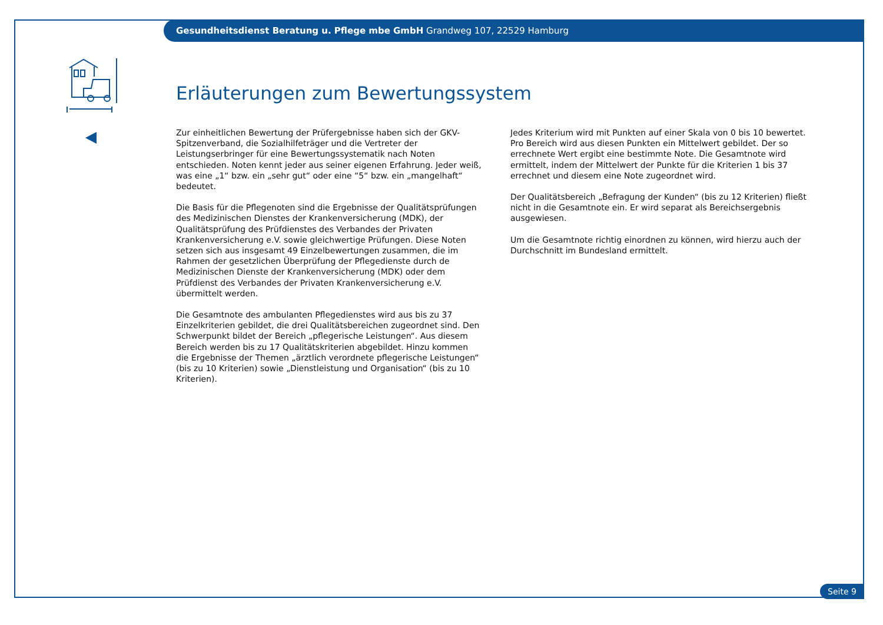Gesundheitsdienst Beratung u. Pflege mbe GmbH Grandweg 107, 22529 Hamburg
Erläuterungen zum Bewertungssystem
Zur einheitlichen Bewertung der Prüfergebnisse haben sich der GKV-Spitzen­verband, die Sozialhilfeträger und die Vertreter der Leistungserbringer für eine Bewertungssystematik nach Noten entschieden. Noten kennt jeder aus seiner eigenen Erfahrung. Jeder weiß, was eine „1“ bzw. ein „sehr gut“ oder eine “5“ bzw. ein „mangelhaft“ bedeutet.
Die Basis für die Pflegenoten sind die Ergebnisse der Qualitätsprüfungen des Medizinischen Dienstes der Krankenversicherung (MDK), der Qualitäts­prüfung des Prüfdienstes des Verbandes der Privaten Krankenversicherung e.V. sowie gleichwertige Prüfungen. Diese Noten setzen sich aus insgesamt 49 Einzelbewertungen zusammen, die im Rahmen der gesetzlichen Überprü­fung der Pflegedienste durch de Medizinischen Dienste der Krankenversiche­rung (MDK) oder dem Prüfdienst des Verbandes der Privaten Krankenver­sicherung e.V. übermittelt werden.
Die Gesamtnote des ambulanten Pflegedienstes wird aus bis zu 37 Einzel­kriterien gebildet, die drei Qualitätsbereichen zugeordnet sind. Den Schwer­punkt bildet der Bereich „pflegerische Leistungen“. Aus diesem Bereich werden bis zu 17 Qualitätskriterien abgebildet. Hinzu kommen die Ergeb­nisse der Themen „ärztlich verordnete pflegerische Leistungen“ (bis zu 10 Kriterien) sowie „Dienstleistung und Organisation“ (bis zu 10 Kriterien).
Jedes Kriterium wird mit Punkten auf einer Skala von 0 bis 10 bewertet. Pro Bereich wird aus diesen Punkten ein Mittelwert gebildet. Der so errechnete Wert ergibt eine bestimmte Note. Die Gesamtnote wird ermittelt, indem der Mittelwert der Punkte für die Kriterien 1 bis 37 errechnet und diesem eine Note zugeordnet wird.
Der Qualitätsbereich „Befragung der Kunden“ (bis zu 12 Kriterien) fließt nicht in die Gesamtnote ein. Er wird separat als Bereichsergebnis ausgewiesen.
Um die Gesamtnote richtig einordnen zu können, wird hierzu auch der Durchschnitt im Bundesland ermittelt.
Seite 9